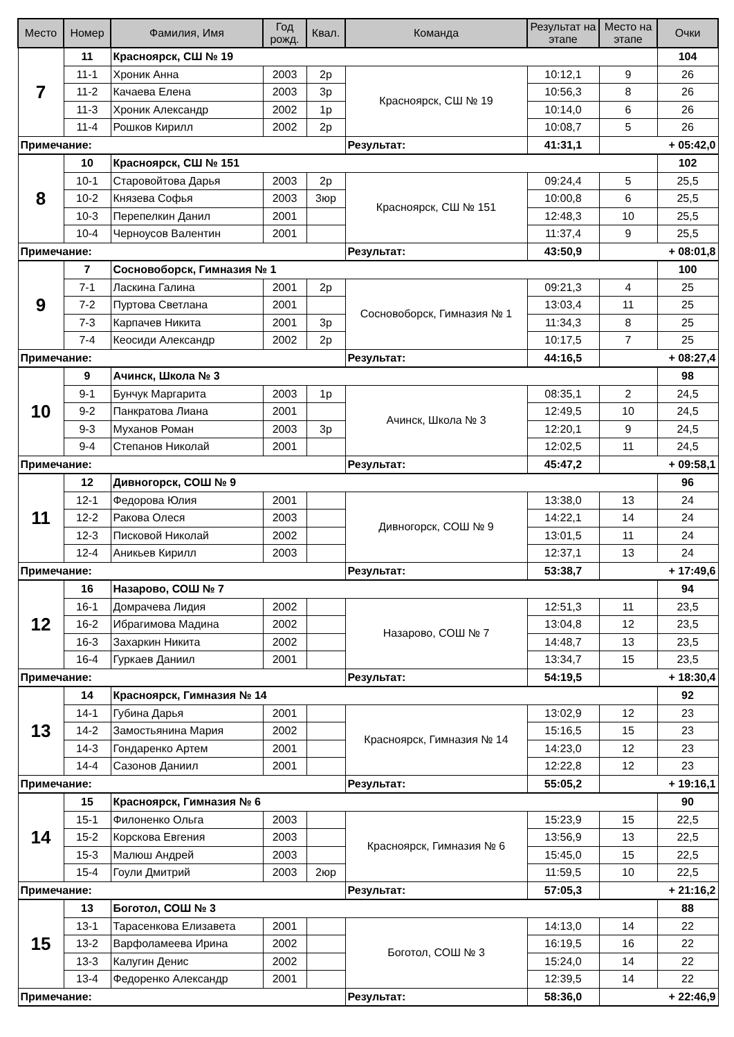| Место | Номер | Фамилия, Имя | Год рожд. | Квал. | Команда | Результат на этапе | Место на этапе | Очки |
| --- | --- | --- | --- | --- | --- | --- | --- | --- |
| 7 | 11 | Красноярск, СШ № 19 | | | | | | 104 |
| | 11-1 | Хроник Анна | 2003 | 2р | Красноярск, СШ № 19 | 10:12,1 | 9 | 26 |
| | 11-2 | Качаева Елена | 2003 | 3р | | 10:56,3 | 8 | 26 |
| | 11-3 | Хроник Александр | 2002 | 1р | | 10:14,0 | 6 | 26 |
| | 11-4 | Рошков Кирилл | 2002 | 2р | | 10:08,7 | 5 | 26 |
| Примечание: | | | | | Результат: | 41:31,1 | + 05:42,0 | |
| 8 | 10 | Красноярск, СШ № 151 | | | | | | 102 |
| | 10-1 | Старовойтова Дарья | 2003 | 2р | Красноярск, СШ № 151 | 09:24,4 | 5 | 25,5 |
| | 10-2 | Князева Софья | 2003 | 3юр | | 10:00,8 | 6 | 25,5 |
| | 10-3 | Перепелкин Данил | 2001 | | | 12:48,3 | 10 | 25,5 |
| | 10-4 | Черноусов Валентин | 2001 | | | 11:37,4 | 9 | 25,5 |
| Примечание: | | | | | Результат: | 43:50,9 | + 08:01,8 | |
| 9 | 7 | Сосновоборск, Гимназия № 1 | | | | | | 100 |
| | 7-1 | Ласкина Галина | 2001 | 2р | Сосновоборск, Гимназия № 1 | 09:21,3 | 4 | 25 |
| | 7-2 | Пуртова Светлана | 2001 | | | 13:03,4 | 11 | 25 |
| | 7-3 | Карпачев Никита | 2001 | 3р | | 11:34,3 | 8 | 25 |
| | 7-4 | Кеосиди Александр | 2002 | 2р | | 10:17,5 | 7 | 25 |
| Примечание: | | | | | Результат: | 44:16,5 | + 08:27,4 | |
| 10 | 9 | Ачинск, Школа № 3 | | | | | | 98 |
| | 9-1 | Бунчук Маргарита | 2003 | 1р | Ачинск, Школа № 3 | 08:35,1 | 2 | 24,5 |
| | 9-2 | Панкратова Лиана | 2001 | | | 12:49,5 | 10 | 24,5 |
| | 9-3 | Муханов Роман | 2003 | 3р | | 12:20,1 | 9 | 24,5 |
| | 9-4 | Степанов Николай | 2001 | | | 12:02,5 | 11 | 24,5 |
| Примечание: | | | | | Результат: | 45:47,2 | + 09:58,1 | |
| 11 | 12 | Дивногорск, СОШ № 9 | | | | | | 96 |
| | 12-1 | Федорова Юлия | 2001 | | Дивногорск, СОШ № 9 | 13:38,0 | 13 | 24 |
| | 12-2 | Ракова Олеся | 2003 | | | 14:22,1 | 14 | 24 |
| | 12-3 | Писковой Николай | 2002 | | | 13:01,5 | 11 | 24 |
| | 12-4 | Аникьев Кирилл | 2003 | | | 12:37,1 | 13 | 24 |
| Примечание: | | | | | Результат: | 53:38,7 | + 17:49,6 | |
| 12 | 16 | Назарово, СОШ № 7 | | | | | | 94 |
| | 16-1 | Домрачева Лидия | 2002 | | Назарово, СОШ № 7 | 12:51,3 | 11 | 23,5 |
| | 16-2 | Ибрагимова Мадина | 2002 | | | 13:04,8 | 12 | 23,5 |
| | 16-3 | Захаркин Никита | 2002 | | | 14:48,7 | 13 | 23,5 |
| | 16-4 | Гуркаев Даниил | 2001 | | | 13:34,7 | 15 | 23,5 |
| Примечание: | | | | | Результат: | 54:19,5 | + 18:30,4 | |
| 13 | 14 | Красноярск, Гимназия № 14 | | | | | | 92 |
| | 14-1 | Губина Дарья | 2001 | | Красноярск, Гимназия № 14 | 13:02,9 | 12 | 23 |
| | 14-2 | Замостьянина Мария | 2002 | | | 15:16,5 | 15 | 23 |
| | 14-3 | Гондаренко Артем | 2001 | | | 14:23,0 | 12 | 23 |
| | 14-4 | Сазонов Даниил | 2001 | | | 12:22,8 | 12 | 23 |
| Примечание: | | | | | Результат: | 55:05,2 | + 19:16,1 | |
| 14 | 15 | Красноярск, Гимназия № 6 | | | | | | 90 |
| | 15-1 | Филоненко Ольга | 2003 | | Красноярск, Гимназия № 6 | 15:23,9 | 15 | 22,5 |
| | 15-2 | Корскова Евгения | 2003 | | | 13:56,9 | 13 | 22,5 |
| | 15-3 | Малюш Андрей | 2003 | | | 15:45,0 | 15 | 22,5 |
| | 15-4 | Гоули Дмитрий | 2003 | 2юр | | 11:59,5 | 10 | 22,5 |
| Примечание: | | | | | Результат: | 57:05,3 | + 21:16,2 | |
| 15 | 13 | Боготол, СОШ № 3 | | | | | | 88 |
| | 13-1 | Тарасенкова Елизавета | 2001 | | Боготол, СОШ № 3 | 14:13,0 | 14 | 22 |
| | 13-2 | Варфоламеева Ирина | 2002 | | | 16:19,5 | 16 | 22 |
| | 13-3 | Калугин Денис | 2002 | | | 15:24,0 | 14 | 22 |
| | 13-4 | Федоренко Александр | 2001 | | | 12:39,5 | 14 | 22 |
| Примечание: | | | | | Результат: | 58:36,0 | + 22:46,9 | |